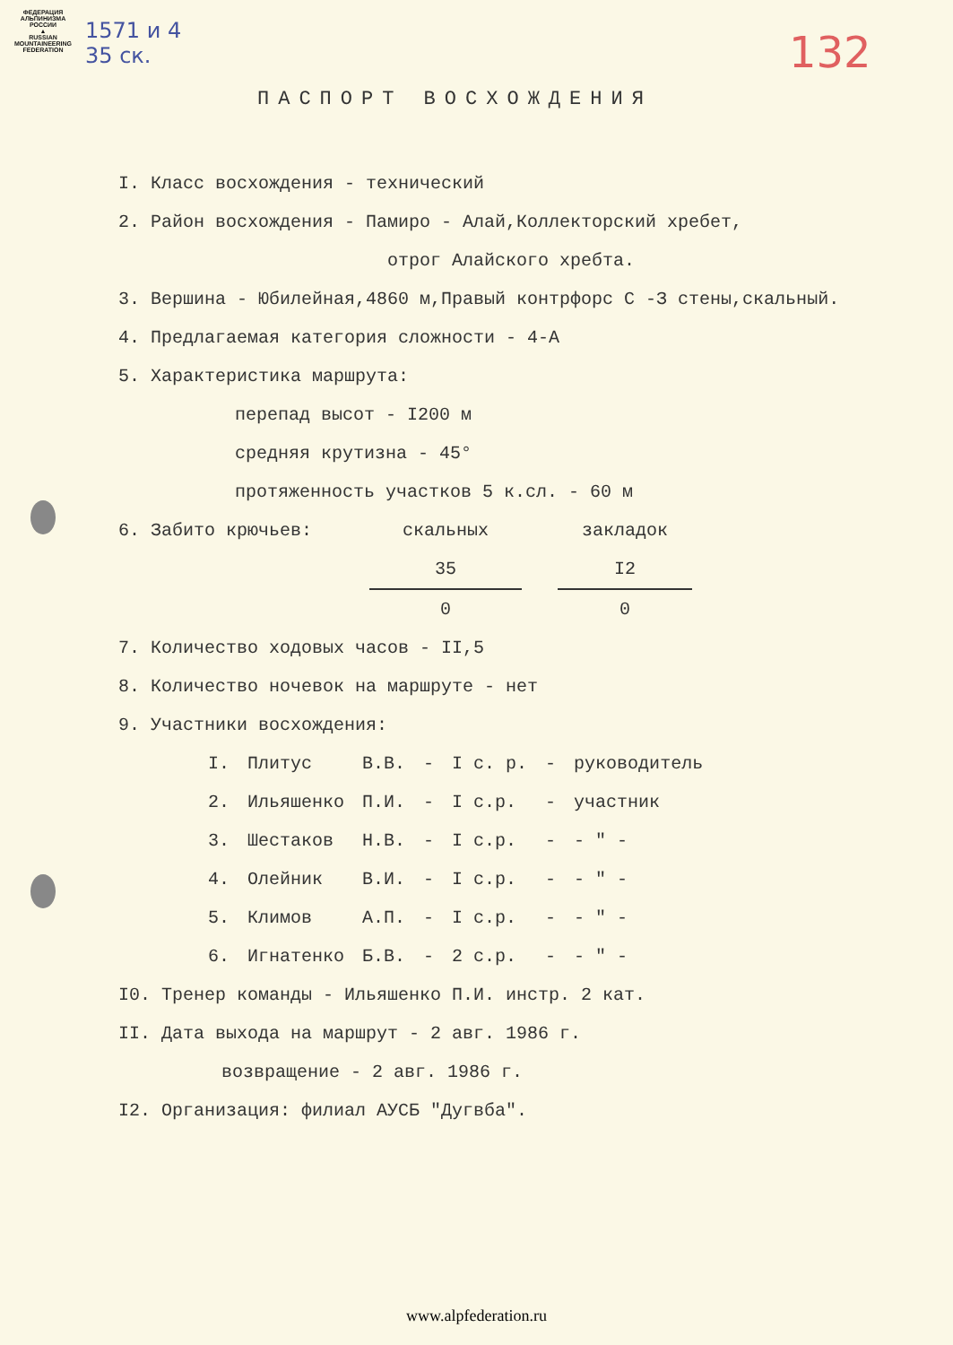ФЕДЕРАЦИЯ АЛЬПИНИЗМА РОССИИ
▲
RUSSIAN MOUNTAINEERING FEDERATION
1571 и 4
35 ск.
132
ПАСПОРТ ВОСХОЖДЕНИЯ
I. Класс восхождения - технический
2. Район восхождения - Памиро - Алай,Коллекторский хребет,
отрог Алайского хребта.
3. Вершина - Юбилейная,4860 м,Правый контрфорс С -З стены,скальный.
4. Предлагаемая категория сложности - 4-А
5. Характеристика маршрута:
перепад высот - I200 м
средняя крутизна - 45°
протяженность участков 5 к.сл. - 60 м
| 6. Забито крючьев: | скальных | | закладок |
| | 35 | | I2 |
| | 0 | | 0 |
7. Количество ходовых часов - II,5
8. Количество ночевок на маршруте - нет
9. Участники восхождения:
| I. | Плитус | В.В. | - | I с. р. | - | руководитель |
| 2. | Ильяшенко | П.И. | - | I с.р. | - | участник |
| 3. | Шестаков | Н.В. | - | I с.р. | - | - " - |
| 4. | Олейник | В.И. | - | I с.р. | - | - " - |
| 5. | Климов | А.П. | - | I с.р. | - | - " - |
| 6. | Игнатенко | Б.В. | - | 2 с.р. | - | - " - |
I0. Тренер команды - Ильяшенко П.И. инстр. 2 кат.
II. Дата выхода на маршрут - 2 авг. 1986 г.
возвращение - 2 авг. 1986 г.
I2. Организация: филиал АУСБ "Дугвба".
www.alpfederation.ru